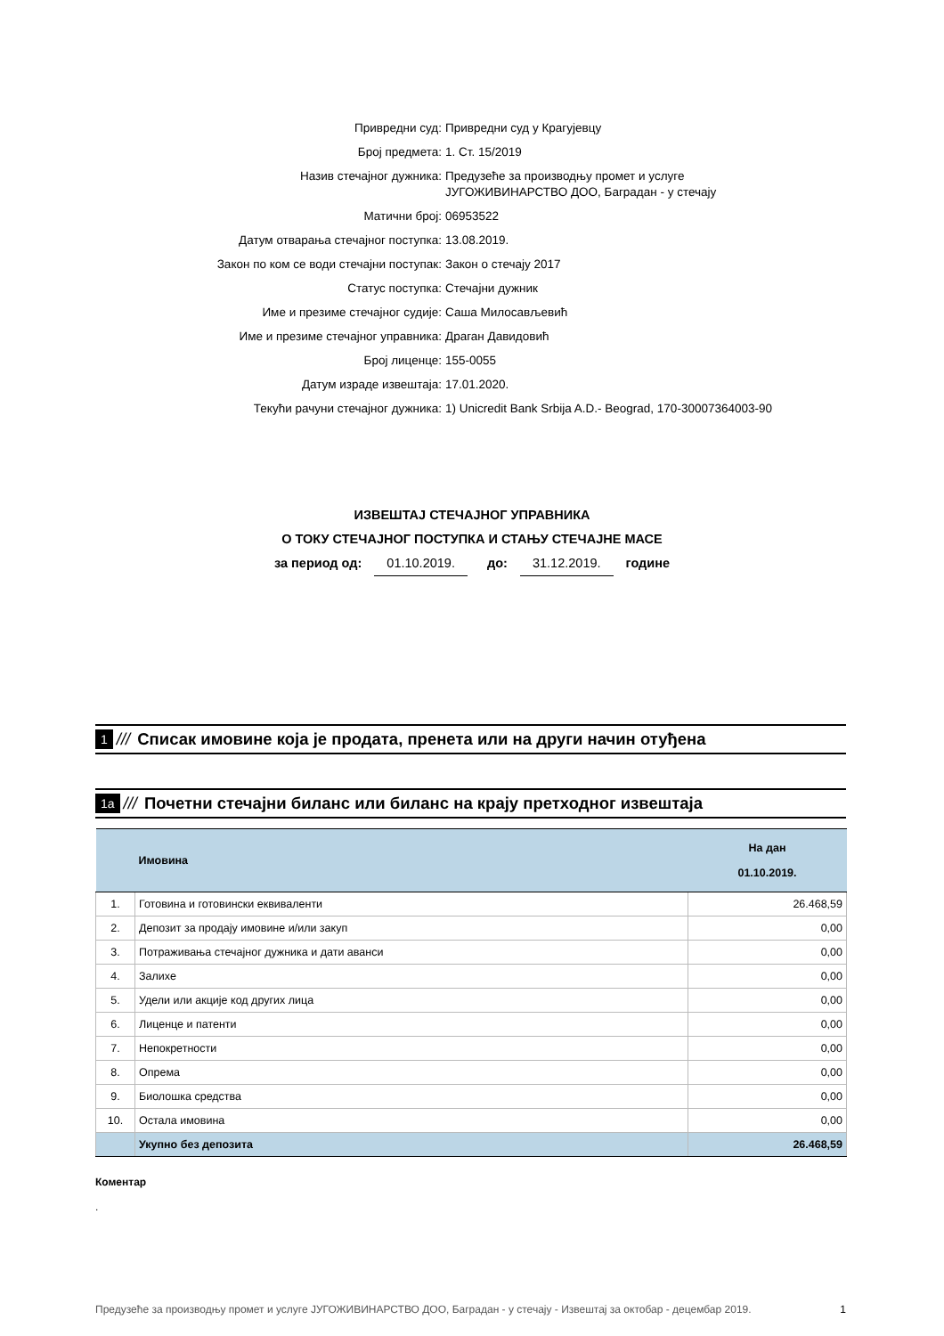Привредни суд: Привредни суд у Крагујевцу
Број предмета: 1. Ст. 15/2019
Назив стечајног дужника: Предузеће за производњу промет и услуге
ЈУГОЖИВИНАРСТВО ДОО, Баградан - у стечају
Матични број: 06953522
Датум отварања стечајног поступка: 13.08.2019.
Закон по ком се води стечајни поступак: Закон о стечају 2017
Статус поступка: Стечајни дужник
Име и презиме стечајног судије: Саша Милосављевић
Име и презиме стечајног управника: Драган Давидовић
Број лиценце: 155-0055
Датум израде извештаја: 17.01.2020.
Текући рачуни стечајног дужника: 1) Unicredit Bank Srbija A.D.- Beograd, 170-30007364003-90
ИЗВЕШТАЈ СТЕЧАЈНОГ УПРАВНИКА
О ТОКУ СТЕЧАЈНОГ ПОСТУПКА И СТАЊУ СТЕЧАЈНЕ МАСЕ
за период од: 01.10.2019. до: 31.12.2019. године
1 /// Списак имовине која је продата, пренета или на други начин отуђена
1а /// Почетни стечајни биланс или биланс на крају претходног извештаја
| | Имовина | На дан 01.10.2019. |
| --- | --- | --- |
| 1. | Готовина и готовински еквиваленти | 26.468,59 |
| 2. | Депозит за продају имовине и/или закуп | 0,00 |
| 3. | Потраживања стечајног дужника и дати аванси | 0,00 |
| 4. | Залихе | 0,00 |
| 5. | Удели или акције код других лица | 0,00 |
| 6. | Лиценце и патенти | 0,00 |
| 7. | Непокретности | 0,00 |
| 8. | Опрема | 0,00 |
| 9. | Биолошка средства | 0,00 |
| 10. | Остала имовина | 0,00 |
| | Укупно без депозита | 26.468,59 |
Коментар
.
Предузеће за производњу промет и услуге ЈУГОЖИВИНАРСТВО ДОО, Баградан - у стечају - Извештај за октобар - децембар 2019. 1